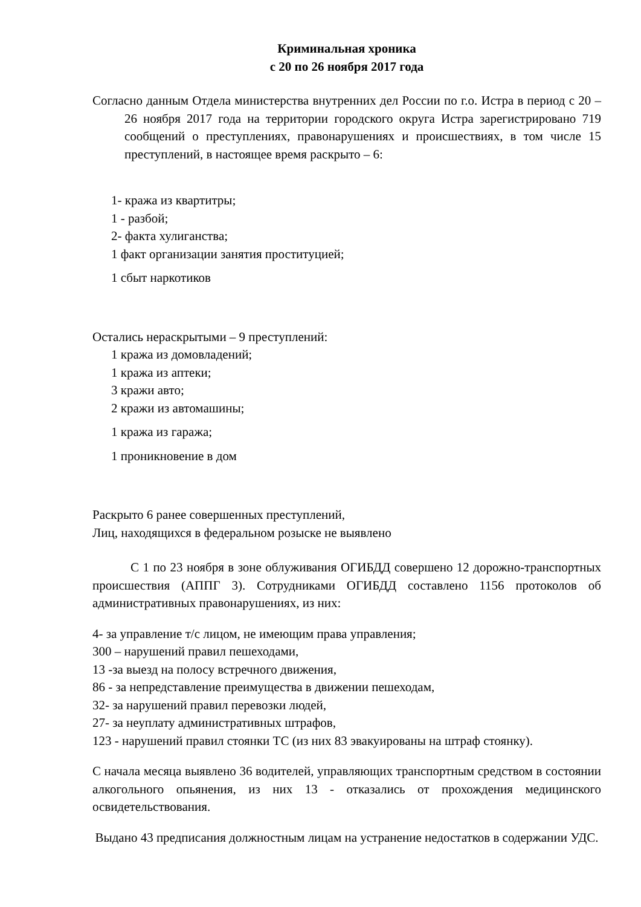Криминальная хроника
с 20 по 26 ноября 2017 года
Согласно данным Отдела министерства внутренних дел России по г.о. Истра в период с 20 – 26 ноября 2017 года на территории городского округа Истра зарегистрировано 719 сообщений о преступлениях, правонарушениях и происшествиях, в том числе 15 преступлений, в настоящее время раскрыто – 6:
1- кража из квартитры;
1 - разбой;
2- факта хулиганства;
1 факт организации занятия проституцией;
1 сбыт наркотиков
Остались нераскрытыми – 9 преступлений:
1 кража из домовладений;
1 кража из аптеки;
3 кражи авто;
2 кражи из автомашины;
1 кража из гаража;
1 проникновение в дом
Раскрыто 6 ранее совершенных преступлений,
Лиц, находящихся в федеральном розыске не выявлено
С 1 по 23 ноября в зоне облуживания ОГИБДД совершено 12 дорожно-транспортных происшествия (АППГ 3). Сотрудниками ОГИБДД составлено 1156 протоколов об административных правонарушениях, из них:
4- за управление т/с лицом, не имеющим права управления;
300 – нарушений правил пешеходами,
13 -за выезд на полосу встречного движения,
86 - за непредставление преимущества в движении пешеходам,
32- за нарушений правил перевозки людей,
27- за неуплату административных штрафов,
123 - нарушений правил стоянки ТС (из них 83 эвакуированы на штраф стоянку).
С начала месяца выявлено 36 водителей, управляющих транспортным средством в состоянии алкогольного опьянения, из них 13 - отказались от прохождения медицинского освидетельствования.
Выдано 43 предписания должностным лицам на устранение недостатков в содержании УДС.